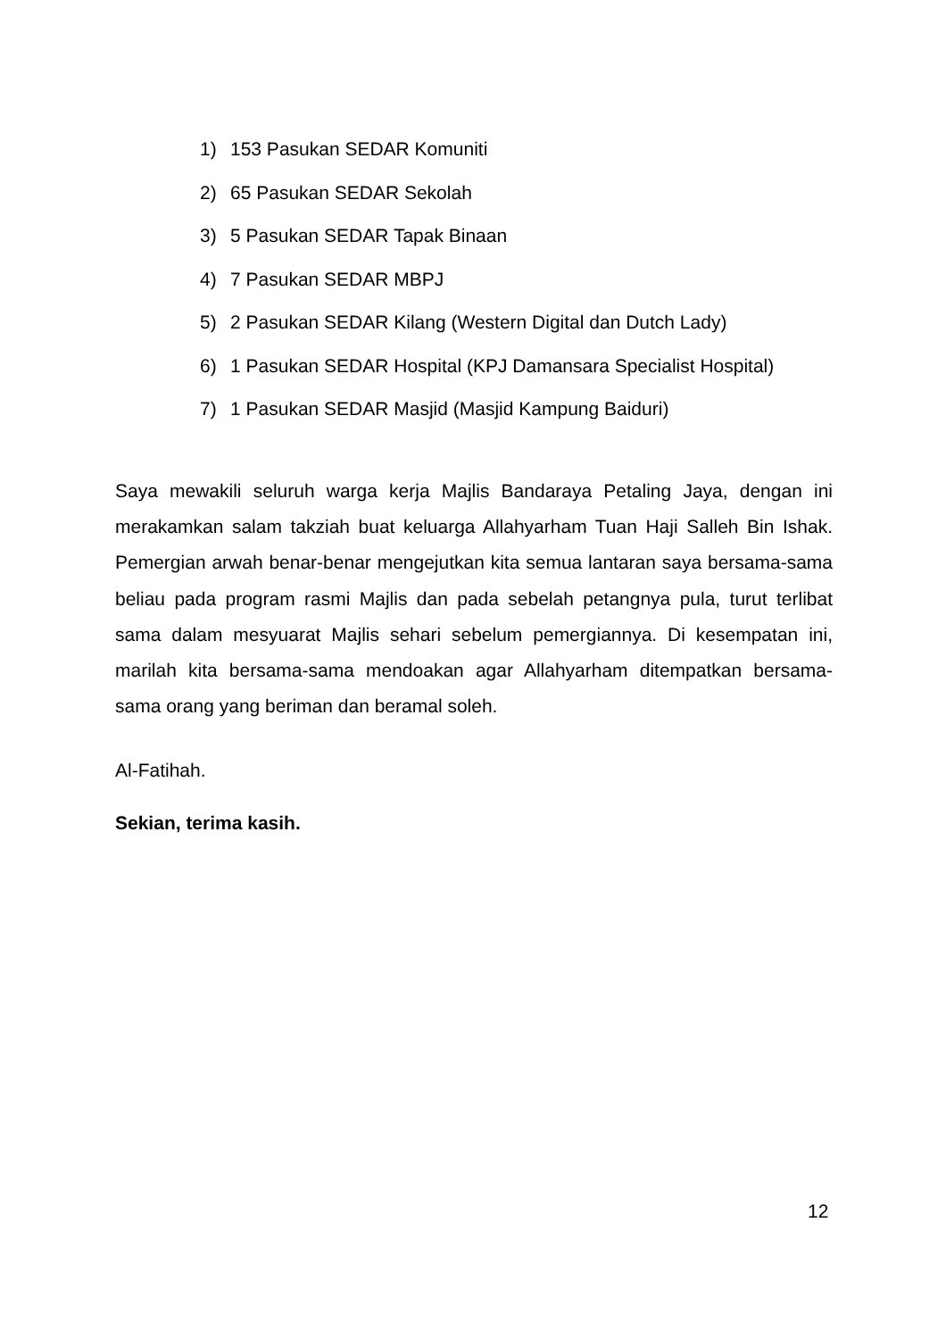1) 153 Pasukan SEDAR Komuniti
2) 65 Pasukan SEDAR Sekolah
3) 5 Pasukan SEDAR Tapak Binaan
4) 7 Pasukan SEDAR MBPJ
5) 2 Pasukan SEDAR Kilang (Western Digital dan Dutch Lady)
6) 1 Pasukan SEDAR Hospital (KPJ Damansara Specialist Hospital)
7) 1 Pasukan SEDAR Masjid (Masjid Kampung Baiduri)
Saya mewakili seluruh warga kerja Majlis Bandaraya Petaling Jaya, dengan ini merakamkan salam takziah buat keluarga Allahyarham Tuan Haji Salleh Bin Ishak. Pemergian arwah benar-benar mengejutkan kita semua lantaran saya bersama-sama beliau pada program rasmi Majlis dan pada sebelah petangnya pula, turut terlibat sama dalam mesyuarat Majlis sehari sebelum pemergiannya. Di kesempatan ini, marilah kita bersama-sama mendoakan agar Allahyarham ditempatkan bersama-sama orang yang beriman dan beramal soleh.
Al-Fatihah.
Sekian, terima kasih.
12